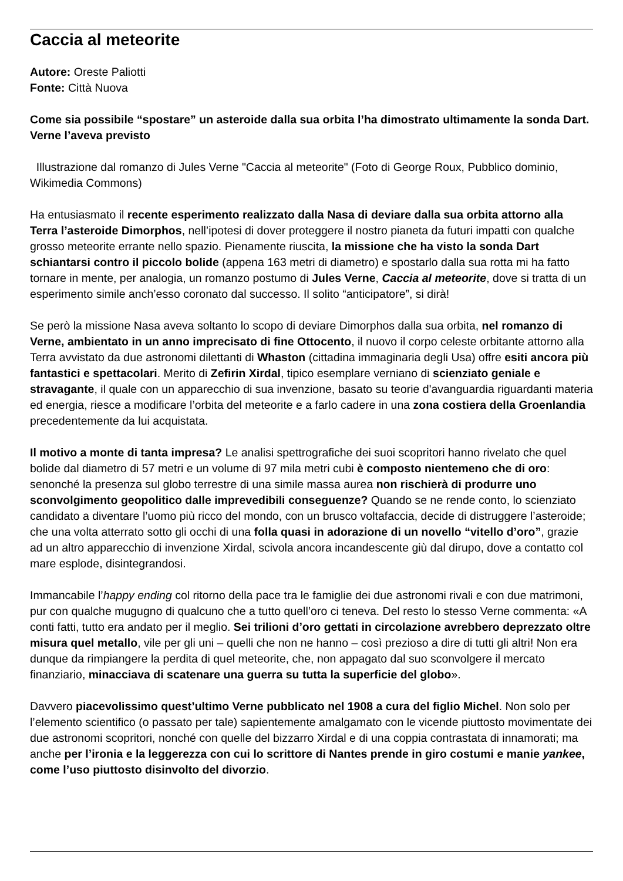Caccia al meteorite
Autore: Oreste Paliotti
Fonte: Città Nuova
Come sia possibile “spostare” un asteroide dalla sua orbita l’ha dimostrato ultimamente la sonda Dart. Verne l’aveva previsto
Illustrazione dal romanzo di Jules Verne "Caccia al meteorite" (Foto di George Roux, Pubblico dominio, Wikimedia Commons)
Ha entusiasmato il recente esperimento realizzato dalla Nasa di deviare dalla sua orbita attorno alla Terra l’asteroide Dimorphos, nell’ipotesi di dover proteggere il nostro pianeta da futuri impatti con qualche grosso meteorite errante nello spazio. Pienamente riuscita, la missione che ha visto la sonda Dart schiantarsi contro il piccolo bolide (appena 163 metri di diametro) e spostarlo dalla sua rotta mi ha fatto tornare in mente, per analogia, un romanzo postumo di Jules Verne, Caccia al meteorite, dove si tratta di un esperimento simile anch’esso coronato dal successo. Il solito “anticipatore”, si dirà!
Se però la missione Nasa aveva soltanto lo scopo di deviare Dimorphos dalla sua orbita, nel romanzo di Verne, ambientato in un anno imprecisato di fine Ottocento, il nuovo il corpo celeste orbitante attorno alla Terra avvistato da due astronomi dilettanti di Whaston (cittadina immaginaria degli Usa) offre esiti ancora più fantastici e spettacolari. Merito di Zefirin Xirdal, tipico esemplare verniano di scienziato geniale e stravagante, il quale con un apparecchio di sua invenzione, basato su teorie d'avanguardia riguardanti materia ed energia, riesce a modificare l’orbita del meteorite e a farlo cadere in una zona costiera della Groenlandia precedentemente da lui acquistata.
Il motivo a monte di tanta impresa? Le analisi spettrografiche dei suoi scopritori hanno rivelato che quel bolide dal diametro di 57 metri e un volume di 97 mila metri cubi è composto nientemeno che di oro: senonché la presenza sul globo terrestre di una simile massa aurea non rischierà di produrre uno sconvolgimento geopolitico dalle imprevedibili conseguenze? Quando se ne rende conto, lo scienziato candidato a diventare l’uomo più ricco del mondo, con un brusco voltafaccia, decide di distruggere l’asteroide; che una volta atterrato sotto gli occhi di una folla quasi in adorazione di un novello “vitello d’oro”, grazie ad un altro apparecchio di invenzione Xirdal, scivola ancora incandescente giù dal dirupo, dove a contatto col mare esplode, disintegrandosi.
Immancabile l’happy ending col ritorno della pace tra le famiglie dei due astronomi rivali e con due matrimoni, pur con qualche mugugno di qualcuno che a tutto quell’oro ci teneva. Del resto lo stesso Verne commenta: «A conti fatti, tutto era andato per il meglio. Sei trilioni d’oro gettati in circolazione avrebbero deprezzato oltre misura quel metallo, vile per gli uni – quelli che non ne hanno – così prezioso a dire di tutti gli altri! Non era dunque da rimpiangere la perdita di quel meteorite, che, non appagato dal suo sconvolgere il mercato finanziario, minacciava di scatenare una guerra su tutta la superficie del globo».
Davvero piacevolissimo quest’ultimo Verne pubblicato nel 1908 a cura del figlio Michel. Non solo per l’elemento scientifico (o passato per tale) sapientemente amalgamato con le vicende piuttosto movimentate dei due astronomi scopritori, nonché con quelle del bizzarro Xirdal e di una coppia contrastata di innamorati; ma anche per l’ironia e la leggerezza con cui lo scrittore di Nantes prende in giro costumi e manie yankee, come l’uso piuttosto disinvolto del divorzio.